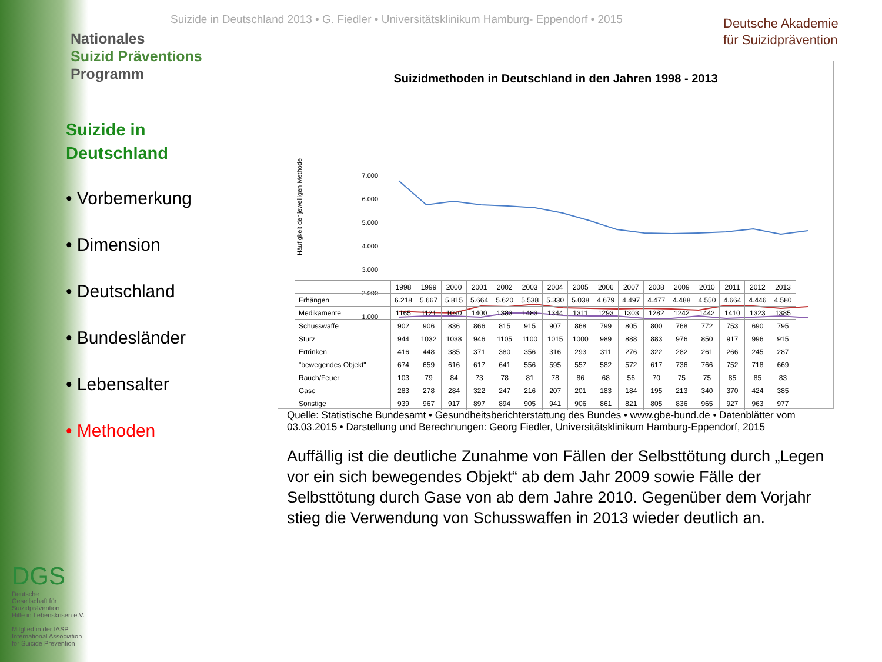Nationales
Suizid Präventions
Programm
Suizide in Deutschland 2013 • G. Fiedler • Universitätsklinikum Hamburg- Eppendorf • 2015
Deutsche Akademie
für Suizidprävention
Suizide in
Deutschland
• Vorbemerkung
• Dimension
• Deutschland
• Bundesländer
• Lebensalter
• Methoden
Suizidmethoden in Deutschland in den Jahren 1998 - 2013
Häufigkeit der jeweiligen Methode
7.000
6.000
5.000
4.000
3.000
2.000
1.000
| | 1998 | 1999 | 2000 | 2001 | 2002 | 2003 | 2004 | 2005 | 2006 | 2007 | 2008 | 2009 | 2010 | 2011 | 2012 | 2013 |
| --- | --- | --- | --- | --- | --- | --- | --- | --- | --- | --- | --- | --- | --- | --- | --- | --- |
| Erhängen | 6.218 | 5.667 | 5.815 | 5.664 | 5.620 | 5.538 | 5.330 | 5.038 | 4.679 | 4.497 | 4.477 | 4.488 | 4.550 | 4.664 | 4.446 | 4.580 |
| Medikamente | 1165 | 1121 | 1090 | 1400 | 1383 | 1483 | 1344 | 1311 | 1293 | 1303 | 1282 | 1242 | 1442 | 1410 | 1323 | 1385 |
| Schusswaffe | 902 | 906 | 836 | 866 | 815 | 915 | 907 | 868 | 799 | 805 | 800 | 768 | 772 | 753 | 690 | 795 |
| Sturz | 944 | 1032 | 1038 | 946 | 1105 | 1100 | 1015 | 1000 | 989 | 888 | 883 | 976 | 850 | 917 | 996 | 915 |
| Ertrinken | 416 | 448 | 385 | 371 | 380 | 356 | 316 | 293 | 311 | 276 | 322 | 282 | 261 | 266 | 245 | 287 |
| "bewegendes Objekt" | 674 | 659 | 616 | 617 | 641 | 556 | 595 | 557 | 582 | 572 | 617 | 736 | 766 | 752 | 718 | 669 |
| Rauch/Feuer | 103 | 79 | 84 | 73 | 78 | 81 | 78 | 86 | 68 | 56 | 70 | 75 | 75 | 85 | 85 | 83 |
| Gase | 283 | 278 | 284 | 322 | 247 | 216 | 207 | 201 | 183 | 184 | 195 | 213 | 340 | 370 | 424 | 385 |
| Sonstige | 939 | 967 | 917 | 897 | 894 | 905 | 941 | 906 | 861 | 821 | 805 | 836 | 965 | 927 | 963 | 977 |
Quelle: Statistische Bundesamt • Gesundheitsberichterstattung des Bundes • www.gbe-bund.de • Datenblätter vom 03.03.2015 • Darstellung und Berechnungen: Georg Fiedler, Universitätsklinikum Hamburg-Eppendorf, 2015
Auffällig ist die deutliche Zunahme von Fällen der Selbsttötung durch „Legen vor ein sich bewegendes Objekt“ ab dem Jahr 2009 sowie Fälle der Selbsttötung durch Gase von ab dem Jahre 2010. Gegenüber dem Vorjahr stieg die Verwendung von Schusswaffen in 2013 wieder deutlich an.
DGS
Deutsche
Gesellschaft für
Suizidprävention
Hilfe in Lebenskrisen e.V.
Mitglied in der IASP
International Association
for Suicide Prevention